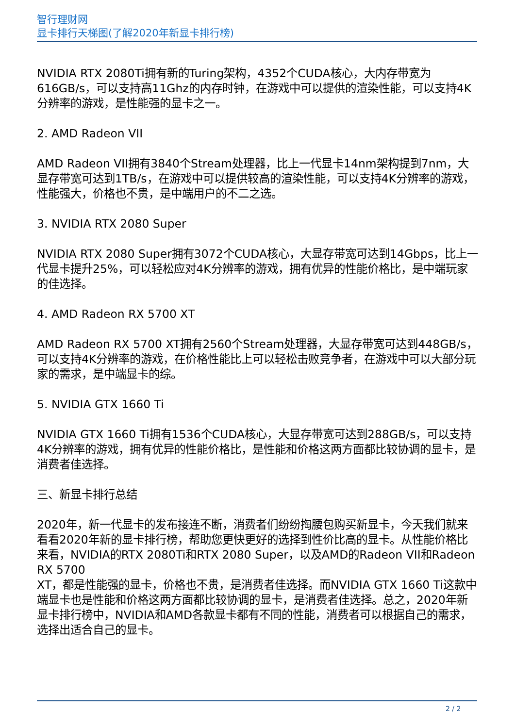智行理财网
显卡排行天梯图(了解2020年新显卡排行榜)
NVIDIA RTX 2080Ti拥有新的Turing架构，4352个CUDA核心，大内存带宽为616GB/s，可以支持高11Ghz的内存时钟，在游戏中可以提供的渲染性能，可以支持4K分辨率的游戏，是性能强的显卡之一。
2. AMD Radeon VII
AMD Radeon VII拥有3840个Stream处理器，比上一代显卡14nm架构提到7nm，大显存带宽可达到1TB/s，在游戏中可以提供较高的渲染性能，可以支持4K分辨率的游戏，性能强大，价格也不贵，是中端用户的不二之选。
3. NVIDIA RTX 2080 Super
NVIDIA RTX 2080 Super拥有3072个CUDA核心，大显存带宽可达到14Gbps，比上一代显卡提升25%，可以轻松应对4K分辨率的游戏，拥有优异的性能价格比，是中端玩家的佳选择。
4. AMD Radeon RX 5700 XT
AMD Radeon RX 5700 XT拥有2560个Stream处理器，大显存带宽可达到448GB/s，可以支持4K分辨率的游戏，在价格性能比上可以轻松击败竞争者，在游戏中可以大部分玩家的需求，是中端显卡的综。
5. NVIDIA GTX 1660 Ti
NVIDIA GTX 1660 Ti拥有1536个CUDA核心，大显存带宽可达到288GB/s，可以支持4K分辨率的游戏，拥有优异的性能价格比，是性能和价格这两方面都比较协调的显卡，是消费者佳选择。
三、新显卡排行总结
2020年，新一代显卡的发布接连不断，消费者们纷纷掏腰包购买新显卡，今天我们就来看看2020年新的显卡排行榜，帮助您更快更好的选择到性价比高的显卡。从性能价格比来看，NVIDIA的RTX 2080Ti和RTX 2080 Super，以及AMD的Radeon VII和Radeon RX 5700
XT，都是性能强的显卡，价格也不贵，是消费者佳选择。而NVIDIA GTX 1660 Ti这款中端显卡也是性能和价格这两方面都比较协调的显卡，是消费者佳选择。总之，2020年新显卡排行榜中，NVIDIA和AMD各款显卡都有不同的性能，消费者可以根据自己的需求，选择出适合自己的显卡。
2 / 2